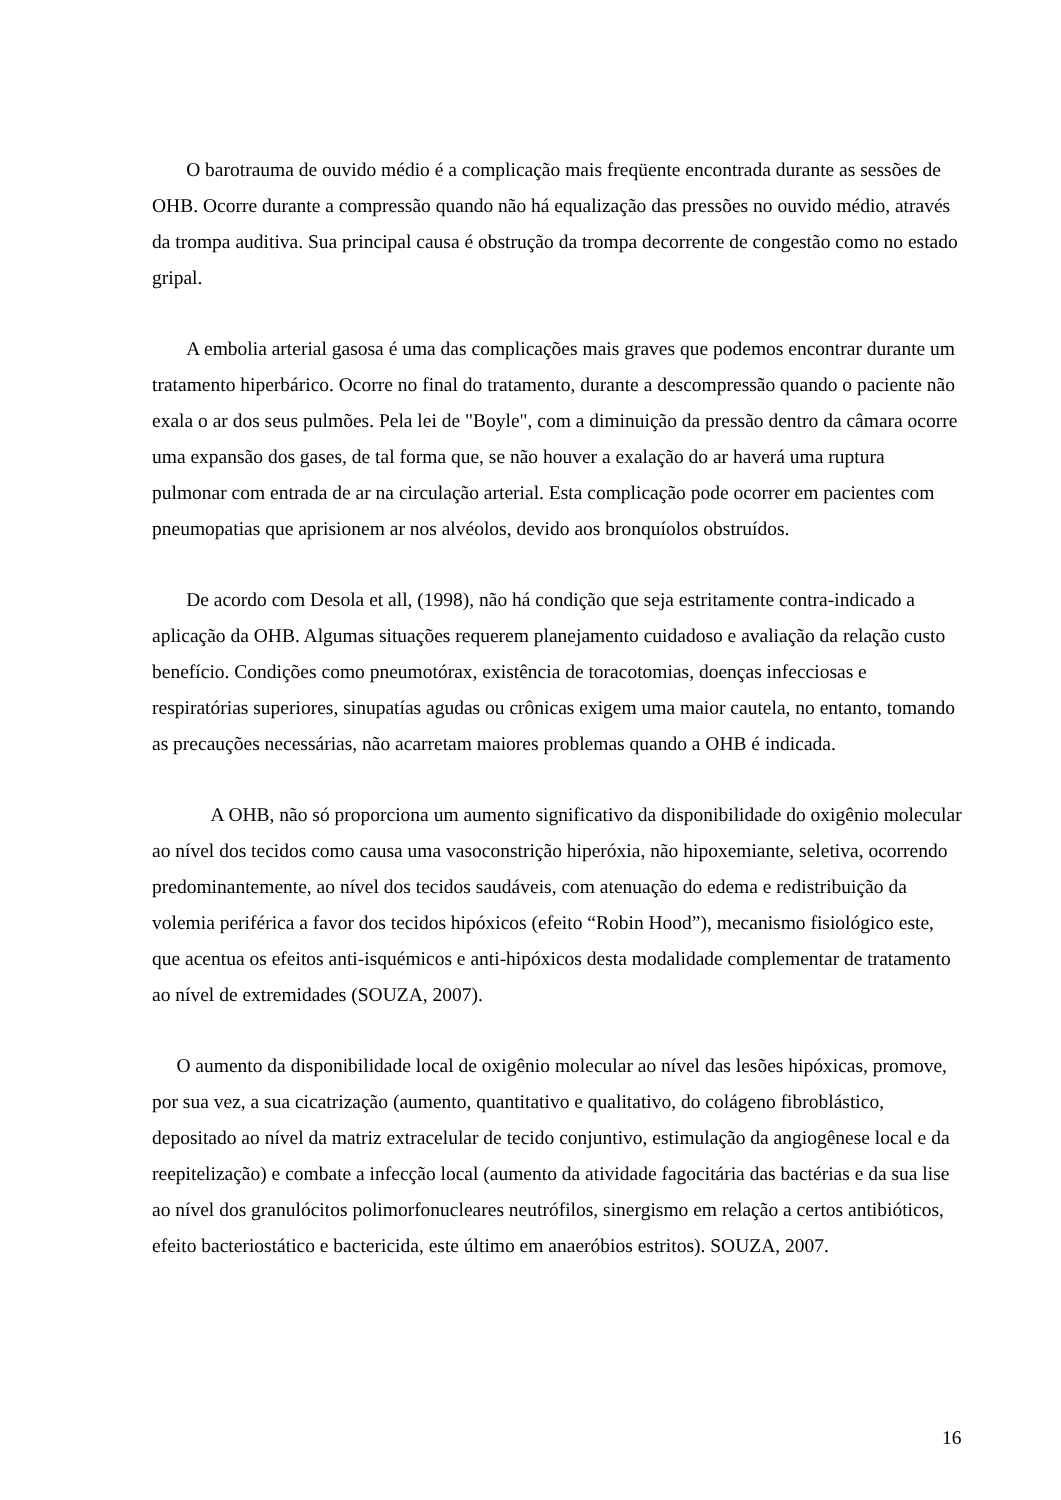O barotrauma de ouvido médio é a complicação mais freqüente encontrada durante as sessões de OHB. Ocorre durante a compressão quando não há equalização das pressões no ouvido médio, através da trompa auditiva. Sua principal causa é obstrução da trompa decorrente de congestão como no estado gripal.
A embolia arterial gasosa é uma das complicações mais graves que podemos encontrar durante um tratamento hiperbárico. Ocorre no final do tratamento, durante a descompressão quando o paciente não exala o ar dos seus pulmões. Pela lei de "Boyle", com a diminuição da pressão dentro da câmara ocorre uma expansão dos gases, de tal forma que, se não houver a exalação do ar haverá uma ruptura pulmonar com entrada de ar na circulação arterial. Esta complicação pode ocorrer em pacientes com pneumopatias que aprisionem ar nos alvéolos, devido aos bronquíolos obstruídos.
De acordo com Desola et all, (1998), não há condição que seja estritamente contra-indicado a aplicação da OHB. Algumas situações requerem planejamento cuidadoso e avaliação da relação custo benefício. Condições como pneumotórax, existência de toracotomias, doenças infecciosas e respiratórias superiores, sinupatías agudas ou crônicas exigem uma maior cautela, no entanto, tomando as precauções necessárias, não acarretam maiores problemas quando a OHB é indicada.
A OHB, não só proporciona um aumento significativo da disponibilidade do oxigênio molecular ao nível dos tecidos como causa uma vasoconstrição hiperóxia, não hipoxemiante, seletiva, ocorrendo predominantemente, ao nível dos tecidos saudáveis, com atenuação do edema e redistribuição da volemia periférica a favor dos tecidos hipóxicos (efeito “Robin Hood”), mecanismo fisiológico este, que acentua os efeitos anti-isquémicos e anti-hipóxicos desta modalidade complementar de tratamento ao nível de extremidades (SOUZA, 2007).
O aumento da disponibilidade local de oxigênio molecular ao nível das lesões hipóxicas, promove, por sua vez, a sua cicatrização (aumento, quantitativo e qualitativo, do colágeno fibroblástico, depositado ao nível da matriz extracelular de tecido conjuntivo, estimulação da angiogênese local e da reepitelização) e combate a infecção local (aumento da atividade fagocitária das bactérias e da sua lise ao nível dos granulócitos polimorfonucleares neutrófilos, sinergismo em relação a certos antibióticos, efeito bacteriostático e bactericida, este último em anaeróbios estritos). SOUZA, 2007.
16